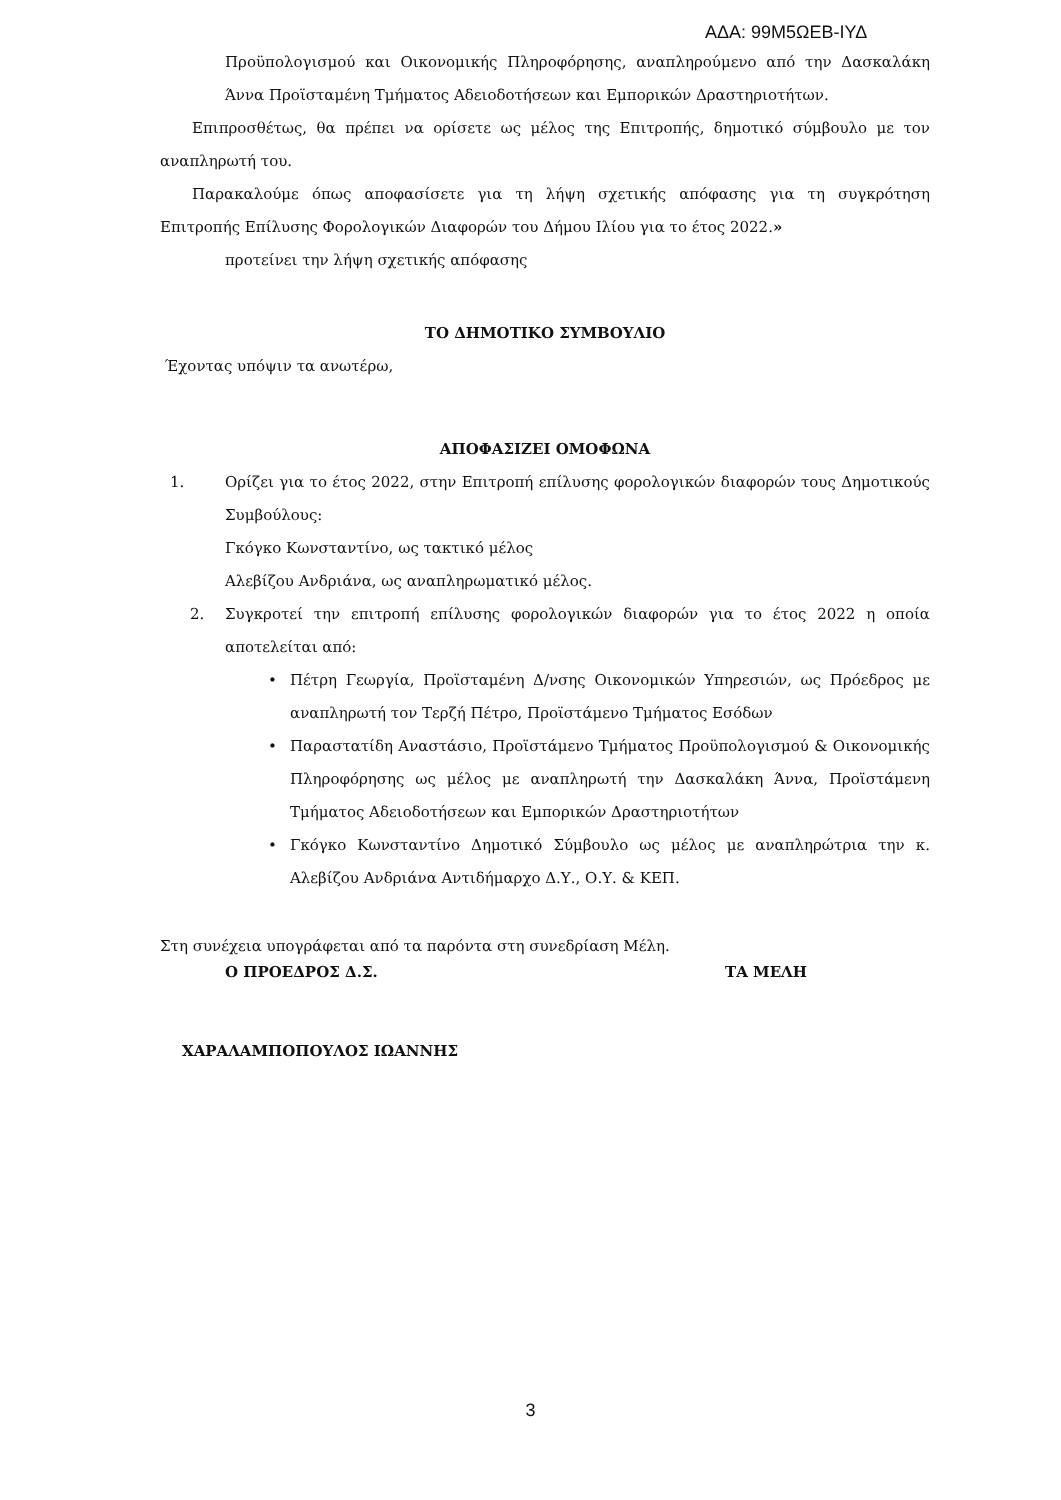ΑΔΑ: 99Μ5ΩΕΒ-ΙΥΔ
Προϋπολογισμού και Οικονομικής Πληροφόρησης, αναπληρούμενο από την Δασκαλάκη Άννα Προϊσταμένη Τμήματος Αδειοδοτήσεων και Εμπορικών Δραστηριοτήτων.
Επιπροσθέτως, θα πρέπει να ορίσετε ως μέλος της Επιτροπής, δημοτικό σύμβουλο με τον αναπληρωτή του.
Παρακαλούμε όπως αποφασίσετε για τη λήψη σχετικής απόφασης για τη συγκρότηση Επιτροπής Επίλυσης Φορολογικών Διαφορών του Δήμου Ιλίου για το έτος 2022.»
προτείνει την λήψη σχετικής απόφασης
ΤΟ ΔΗΜΟΤΙΚΟ ΣΥΜΒΟΥΛΙΟ
Έχοντας υπόψιν τα ανωτέρω,
ΑΠΟΦΑΣΙΖΕΙ ΟΜΟΦΩΝΑ
1. Ορίζει για το έτος 2022, στην Επιτροπή επίλυσης φορολογικών διαφορών τους Δημοτικούς Συμβούλους:
Γκόγκο Κωνσταντίνο, ως τακτικό μέλος
Αλεβίζου Ανδριάνα, ως αναπληρωματικό μέλος.
2. Συγκροτεί την επιτροπή επίλυσης φορολογικών διαφορών για το έτος 2022 η οποία αποτελείται από:
• Πέτρη Γεωργία, Προϊσταμένη Δ/νσης Οικονομικών Υπηρεσιών, ως Πρόεδρος με αναπληρωτή τον Τερζή Πέτρο, Προϊστάμενο Τμήματος Εσόδων
• Παραστατίδη Αναστάσιο, Προϊστάμενο Τμήματος Προϋπολογισμού & Οικονομικής Πληροφόρησης ως μέλος με αναπληρωτή την Δασκαλάκη Άννα, Προϊστάμενη Τμήματος Αδειοδοτήσεων και Εμπορικών Δραστηριοτήτων
• Γκόγκο Κωνσταντίνο Δημοτικό Σύμβουλο ως μέλος με αναπληρώτρια την κ. Αλεβίζου Ανδριάνα Αντιδήμαρχο Δ.Υ., Ο.Υ. & ΚΕΠ.
Στη συνέχεια υπογράφεται από τα παρόντα στη συνεδρίαση Μέλη.
Ο ΠΡΟΕΔΡΟΣ Δ.Σ. ΤΑ ΜΕΛΗ
ΧΑΡΑΛΑΜΠΟΠΟΥΛΟΣ ΙΩΑΝΝΗΣ
3